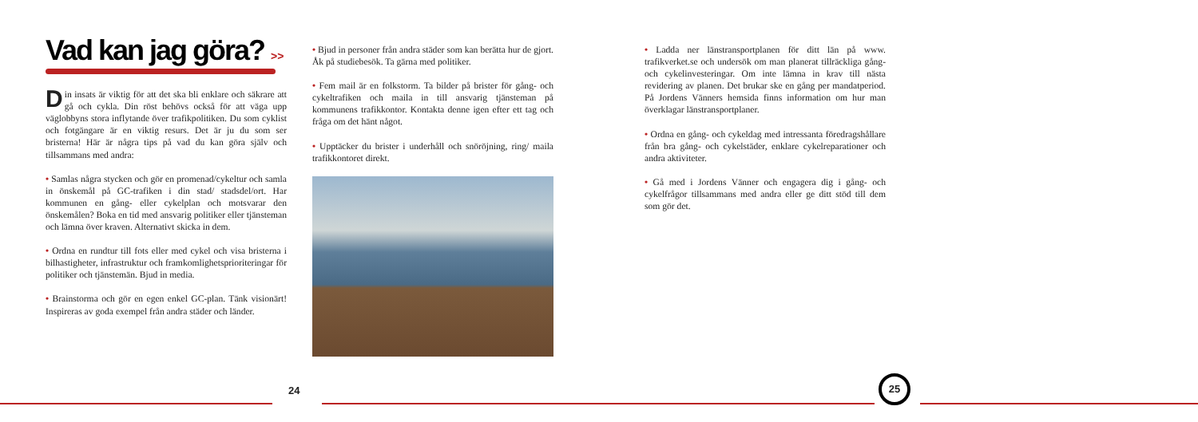Vad kan jag göra? >>
Din insats är viktig för att det ska bli enklare och säkrare att gå och cykla. Din röst behövs också för att väga upp väglobbyns stora inflytande över trafikpolitiken. Du som cyklist och fotgängare är en viktig resurs. Det är ju du som ser bristerna! Här är några tips på vad du kan göra själv och tillsammans med andra:
• Samlas några stycken och gör en promenad/cykeltur och samla in önskemål på GC-trafiken i din stad/ stadsdel/ort. Har kommunen en gång- eller cykelplan och motsvarar den önskemålen? Boka en tid med ansvarig politiker eller tjänsteman och lämna över kraven. Alternativt skicka in dem.
• Ordna en rundtur till fots eller med cykel och visa bristerna i bilhastigheter, infrastruktur och framkomlighetsprioriteringar för politiker och tjänstemän. Bjud in media.
• Brainstorma och gör en egen enkel GC-plan. Tänk visionärt! Inspireras av goda exempel från andra städer och länder.
• Bjud in personer från andra städer som kan berätta hur de gjort. Åk på studiebesök. Ta gärna med politiker.
• Fem mail är en folkstorm. Ta bilder på brister för gång- och cykeltrafiken och maila in till ansvarig tjänsteman på kommunens trafikkontor. Kontakta denne igen efter ett tag och fråga om det hänt något.
• Upptäcker du brister i underhåll och snöröjning, ring/ maila trafikkontoret direkt.
• Ladda ner länstransportplanen för ditt län på www. trafikverket.se och undersök om man planerat tillräckliga gång- och cykelinvesteringar. Om inte lämna in krav till nästa revidering av planen. Det brukar ske en gång per mandatperiod. På Jordens Vänners hemsida finns information om hur man överklagar länstransportplaner.
• Ordna en gång- och cykeldag med intressanta föredragshållare från bra gång- och cykelstäder, enklare cykelreparationer och andra aktiviteter.
• Gå med i Jordens Vänner och engagera dig i gång- och cykelfrågor tillsammans med andra eller ge ditt stöd till dem som gör det.
24
25